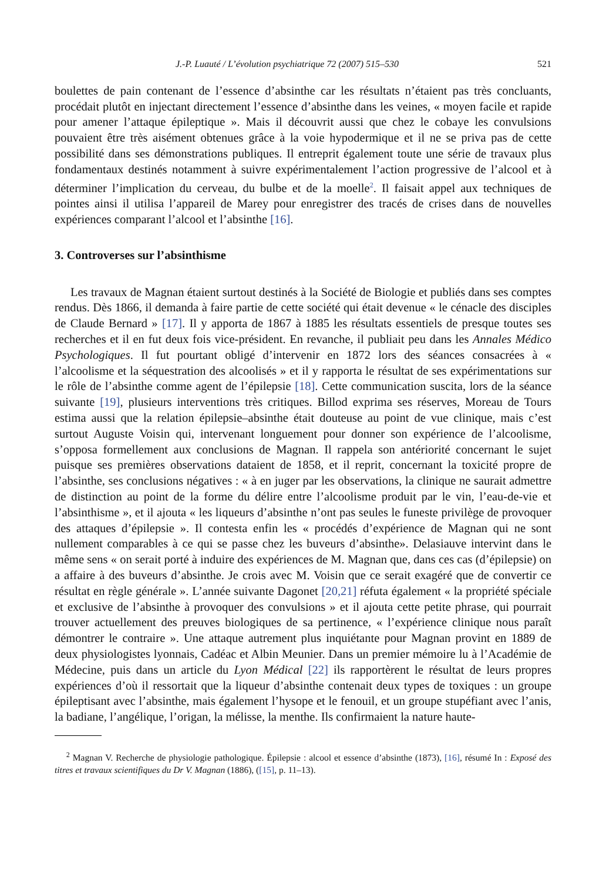J.-P. Luauté / L’évolution psychiatrique 72 (2007) 515–530 521
boulettes de pain contenant de l’essence d’absinthe car les résultats n’étaient pas très concluants, procédait plutôt en injectant directement l’essence d’absinthe dans les veines, « moyen facile et rapide pour amener l’attaque épileptique ». Mais il découvrit aussi que chez le cobaye les convulsions pouvaient être très aisément obtenues grâce à la voie hypodermique et il ne se priva pas de cette possibilité dans ses démonstrations publiques. Il entreprit également toute une série de travaux plus fondamentaux destinés notamment à suivre expérimentalement l’action progressive de l’alcool et à déterminer l’implication du cerveau, du bulbe et de la moelle<sup>2</sup>. Il faisait appel aux techniques de pointes ainsi il utilisa l’appareil de Marey pour enregistrer des tracés de crises dans de nouvelles expériences comparant l’alcool et l’absinthe [16].
3. Controverses sur l’absinthisme
Les travaux de Magnan étaient surtout destinés à la Société de Biologie et publiés dans ses comptes rendus. Dès 1866, il demanda à faire partie de cette société qui était devenue « le cénacle des disciples de Claude Bernard » [17]. Il y apporta de 1867 à 1885 les résultats essentiels de presque toutes ses recherches et il en fut deux fois vice-président. En revanche, il publiait peu dans les Annales Médico Psychologiques. Il fut pourtant obligé d’intervenir en 1872 lors des séances consacrées à « l’alcoolisme et la séquestration des alcoolisés » et il y rapporta le résultat de ses expérimentations sur le rôle de l’absinthe comme agent de l’épilepsie [18]. Cette communication suscita, lors de la séance suivante [19], plusieurs interventions très critiques. Billod exprima ses réserves, Moreau de Tours estima aussi que la relation épilepsie–absinthe était douteuse au point de vue clinique, mais c’est surtout Auguste Voisin qui, intervenant longuement pour donner son expérience de l’alcoolisme, s’opposa formellement aux conclusions de Magnan. Il rappela son antériorité concernant le sujet puisque ses premières observations dataient de 1858, et il reprit, concernant la toxicité propre de l’absinthe, ses conclusions négatives : « à en juger par les observations, la clinique ne saurait admettre de distinction au point de la forme du délire entre l’alcoolisme produit par le vin, l’eau-de-vie et l’absinthisme », et il ajouta « les liqueurs d’absinthe n’ont pas seules le funeste privilège de provoquer des attaques d’épilepsie ». Il contesta enfin les « procédés d’expérience de Magnan qui ne sont nullement comparables à ce qui se passe chez les buveurs d’absinthe». Delasiauve intervint dans le même sens « on serait porté à induire des expériences de M. Magnan que, dans ces cas (d’épilepsie) on a affaire à des buveurs d’absinthe. Je crois avec M. Voisin que ce serait exagéré que de convertir ce résultat en règle générale ». L’année suivante Dagonet [20,21] réfuta également « la propriété spéciale et exclusive de l’absinthe à provoquer des convulsions » et il ajouta cette petite phrase, qui pourrait trouver actuellement des preuves biologiques de sa pertinence, « l’expérience clinique nous paraît démontrer le contraire ». Une attaque autrement plus inquiétante pour Magnan provint en 1889 de deux physiologistes lyonnais, Cadéac et Albin Meunier. Dans un premier mémoire lu à l’Académie de Médecine, puis dans un article du Lyon Médical [22] ils rapportèrent le résultat de leurs propres expériences d’où il ressortait que la liqueur d’absinthe contenait deux types de toxiques : un groupe épileptisant avec l’absinthe, mais également l’hysope et le fenouil, et un groupe stupéfiant avec l’anis, la badiane, l’angélique, l’origan, la mélisse, la menthe. Ils confirmaient la nature haute-
<sup>2</sup> Magnan V. Recherche de physiologie pathologique. Épilepsie : alcool et essence d’absinthe (1873), [16], résumé In : Exposé des titres et travaux scientifiques du Dr V. Magnan (1886), ([15], p. 11–13).